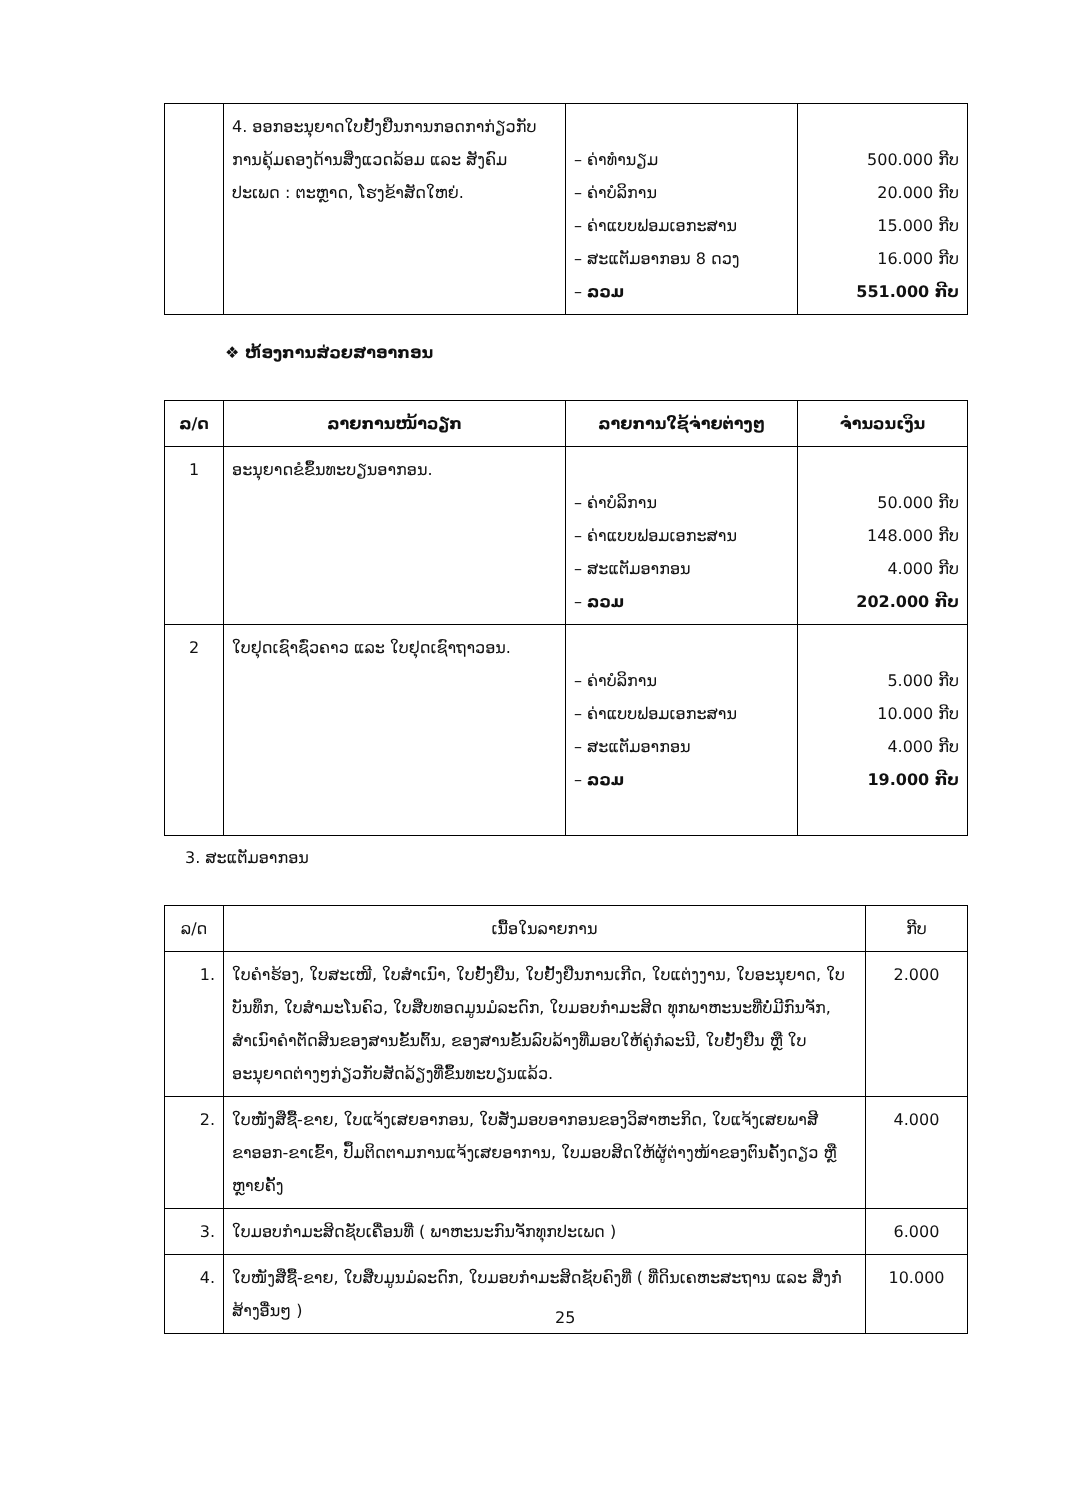| | 4. ອອກອະນຸຍາດໃບຢັ້ງຢືນການກອດກາກ່ຽວກັບການຄຸ້ມຄອງດ້ານສິ່ງແວດລ້ອມ ແລະ ສັງຄົມ ປະເພດ : ຕະຫຼາດ, ໂຮງຂ້າສັດໃຫຍ່. | – ຄ່າທຳນຽມ – ຄ່າບໍລິການ – ຄ່າແບບຟອມເອກະສານ – ສະແຕັມອາກອນ 8 ດວງ – ລວມ | 500.000 ກີບ 20.000 ກີບ 15.000 ກີບ 16.000 ກີບ 551.000 ກີບ |
❖ ຫ້ອງການສ່ວຍສາອາກອນ
| ລ/ດ | ລາຍການໜ້າວຽກ | ລາຍການໃຊ້ຈ່າຍຕ່າງໆ | ຈຳນວນເງິນ |
| --- | --- | --- | --- |
| 1 | ອະນຸຍາດຂໍຂຶ້ນທະບຽນອາກອນ. | – ຄ່າບໍລິການ – ຄ່າແບບຟອມເອກະສານ – ສະແຕັມອາກອນ – ລວມ | 50.000 ກີບ 148.000 ກີບ 4.000 ກີບ 202.000 ກີບ |
| 2 | ໃບຢຸດເຊົາຊົ່ວຄາວ ແລະ ໃບຢຸດເຊົາຖາວອນ. | – ຄ່າບໍລິການ – ຄ່າແບບຟອມເອກະສານ – ສະແຕັມອາກອນ – ລວມ | 5.000 ກີບ 10.000 ກີບ 4.000 ກີບ 19.000 ກີບ |
3. ສະແຕັມອາກອນ
| ລ/ດ | ເນື້ອໃນລາຍການ | ກີບ |
| --- | --- | --- |
| 1. | ໃບຄຳຮ້ອງ, ໃບສະເໜີ, ໃບສຳເນົາ, ໃບຢັ້ງຢືນ, ໃບຢັ້ງຢືນການເກີດ, ໃບແຕ່ງງານ, ໃບອະນຸຍາດ, ໃບບັນທຶກ, ໃບສຳມະໂນຄົວ, ໃບສືບທອດມູນມໍລະດົກ, ໃບມອບກຳມະສິດ ທຸກພາຫະນະທີ່ບໍ່ມີກົນຈັກ, ສຳເນົາຄຳຕັດສິນຂອງສານຂັ້ນຕົ້ນ, ຂອງສານຂັ້ນລົບລ້າງທີ່ມອບໃຫ້ຄູ່ກໍລະນີ, ໃບຢັ້ງຢືນ ຫຼື ໃບອະນຸຍາດຕ່າງໆກ່ຽວກັບສັດລ້ຽງທີ່ຂຶ້ນທະບຽນແລ້ວ. | 2.000 |
| 2. | ໃບໜັງສືຊື້-ຂາຍ, ໃບແຈ້ງເສຍອາກອນ, ໃບສັ່ງມອບອາກອນຂອງວິສາຫະກິດ, ໃບແຈ້ງເສຍພາສີ ຂາອອກ-ຂາເຂົ້າ, ປຶ້ມຕິດຕາມການແຈ້ງເສຍອາການ, ໃບມອບສິດໃຫ້ຜູ້ຕ່າງໜ້າຂອງຕົນຄັ້ງດຽວ ຫຼື ຫຼາຍຄັ້ງ | 4.000 |
| 3. | ໃບມອບກຳມະສິດຊັບເຄື່ອນທີ່ ( ພາຫະນະກົນຈັກທຸກປະເພດ ) | 6.000 |
| 4. | ໃບໜັງສືຊື້-ຂາຍ, ໃບສືບມູນມໍລະດົກ, ໃບມອບກຳມະສິດຊັບຄົງທີ່ ( ທີ່ດິນເຄຫະສະຖານ ແລະ ສິ່ງກໍ່ສ້າງອື່ນໆ ) | 10.000 |
25